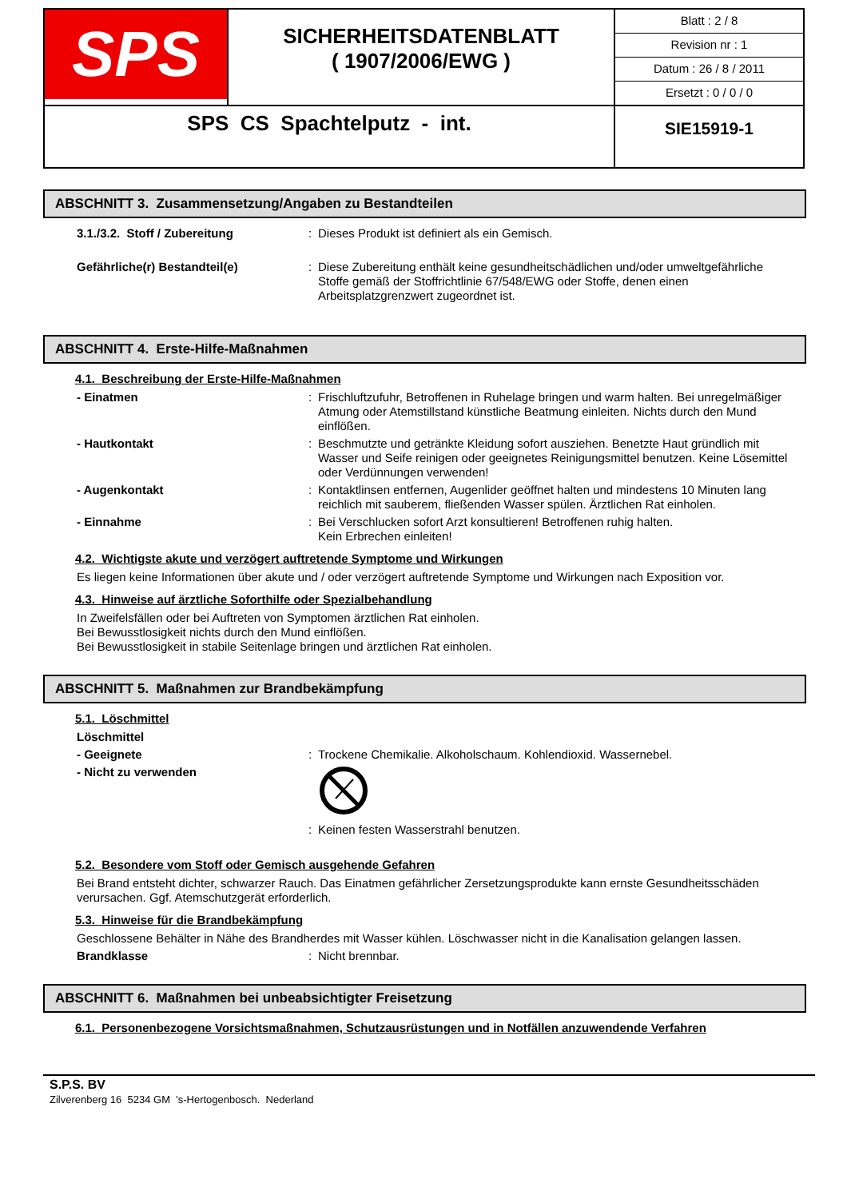| SPS | SICHERHEITSDATENBLATT ( 1907/2006/EWG ) | Blatt : 2 / 8 Revision nr : 1 Datum : 26 / 8 / 2011 Ersetzt : 0 / 0 / 0 |
| SPS CS Spachtelputz - int. | | SIE15919-1 |
ABSCHNITT 3. Zusammensetzung/Angaben zu Bestandteilen
3.1./3.2. Stoff / Zubereitung : Dieses Produkt ist definiert als ein Gemisch.
Gefährliche(r) Bestandteil(e) : Diese Zubereitung enthält keine gesundheitschädlichen und/oder umweltgefährliche Stoffe gemäß der Stoffrichtlinie 67/548/EWG oder Stoffe, denen einen Arbeitsplatzgrenzwert zugeordnet ist.
ABSCHNITT 4. Erste-Hilfe-Maßnahmen
4.1. Beschreibung der Erste-Hilfe-Maßnahmen
- Einatmen : Frischluftzufuhr, Betroffenen in Ruhelage bringen und warm halten. Bei unregelmäßiger Atmung oder Atemstillstand künstliche Beatmung einleiten. Nichts durch den Mund einflößen.
- Hautkontakt : Beschmutzte und getränkte Kleidung sofort ausziehen. Benetzte Haut gründlich mit Wasser und Seife reinigen oder geeignetes Reinigungsmittel benutzen. Keine Lösemittel oder Verdünnungen verwenden!
- Augenkontakt : Kontaktlinsen entfernen, Augenlider geöffnet halten und mindestens 10 Minuten lang reichlich mit sauberem, fließenden Wasser spülen. Ärztlichen Rat einholen.
- Einnahme : Bei Verschlucken sofort Arzt konsultieren! Betroffenen ruhig halten.
Kein Erbrechen einleiten!
4.2. Wichtigste akute und verzögert auftretende Symptome und Wirkungen
Es liegen keine Informationen über akute und / oder verzögert auftretende Symptome und Wirkungen nach Exposition vor.
4.3. Hinweise auf ärztliche Soforthilfe oder Spezialbehandlung
In Zweifelsfällen oder bei Auftreten von Symptomen ärztlichen Rat einholen.
Bei Bewusstlosigkeit nichts durch den Mund einflößen.
Bei Bewusstlosigkeit in stabile Seitenlage bringen und ärztlichen Rat einholen.
ABSCHNITT 5. Maßnahmen zur Brandbekämpfung
5.1. Löschmittel
Löschmittel
- Geeignete : Trockene Chemikalie. Alkoholschaum. Kohlendioxid. Wassernebel.
- Nicht zu verwenden
: Keinen festen Wasserstrahl benutzen.
5.2. Besondere vom Stoff oder Gemisch ausgehende Gefahren
Bei Brand entsteht dichter, schwarzer Rauch. Das Einatmen gefährlicher Zersetzungsprodukte kann ernste Gesundheitsschäden verursachen. Ggf. Atemschutzgerät erforderlich.
5.3. Hinweise für die Brandbekämpfung
Geschlossene Behälter in Nähe des Brandherdes mit Wasser kühlen. Löschwasser nicht in die Kanalisation gelangen lassen.
Brandklasse : Nicht brennbar.
ABSCHNITT 6. Maßnahmen bei unbeabsichtigter Freisetzung
6.1. Personenbezogene Vorsichtsmaßnahmen, Schutzausrüstungen und in Notfällen anzuwendende Verfahren
S.P.S. BV
Zilverenberg 16 5234 GM 's-Hertogenbosch. Nederland